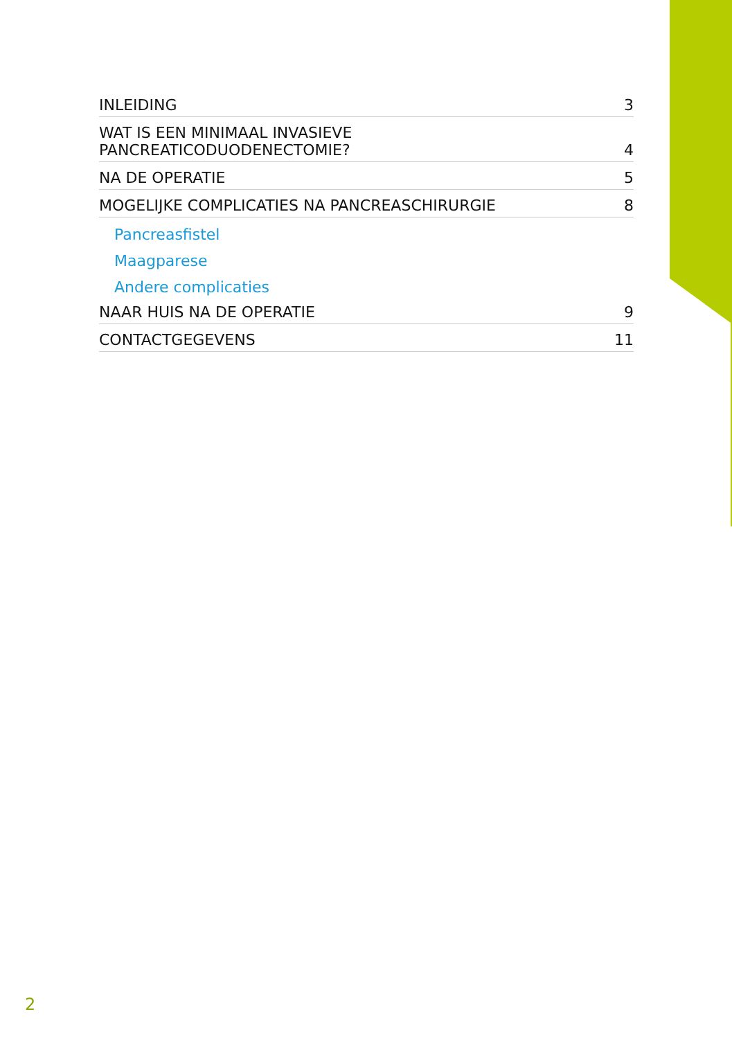INLEIDING 3
WAT IS EEN MINIMAAL INVASIEVE
PANCREATICODUODENECTOMIE? 4
NA DE OPERATIE 5
MOGELIJKE COMPLICATIES NA PANCREASCHIRURGIE 8
Pancreasfistel
Maagparese
Andere complicaties
NAAR HUIS NA DE OPERATIE 9
CONTACTGEGEVENS 11
2